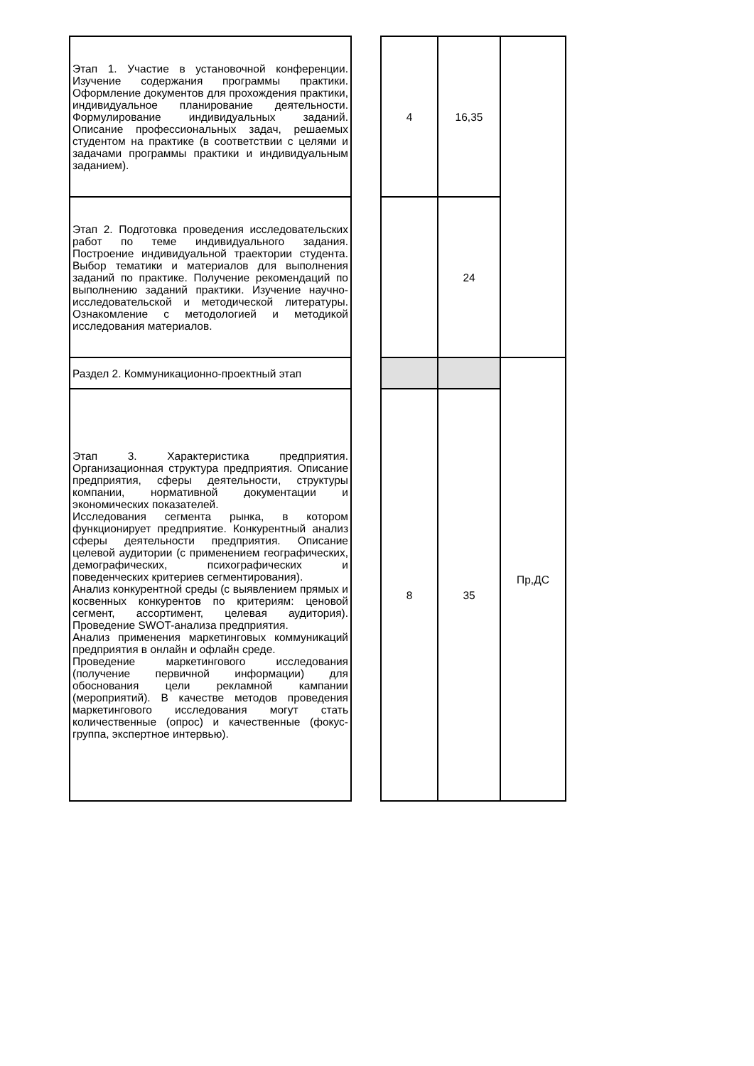| Этап 1. Участие в установочной конференции. Изучение содержания программы практики. Оформление документов для прохождения практики, индивидуальное планирование деятельности. Формулирование индивидуальных заданий. Описание профессиональных задач, решаемых студентом на практике (в соответствии с целями и задачами программы практики и индивидуальным заданием). | | 4 | 16,35 | |
| Этап 2. Подготовка проведения исследовательских работ по теме индивидуального задания. Построение индивидуальной траектории студента. Выбор тематики и материалов для выполнения заданий по практике. Получение рекомендаций по выполнению заданий практики. Изучение научно-исследовательской и методической литературы. Ознакомление с методологией и методикой исследования материалов. | | | 24 | |
| Раздел 2. Коммуникационно-проектный этап | | | | Пр,ДС |
| Этап 3. Характеристика предприятия. Организационная структура предприятия. Описание предприятия, сферы деятельности, структуры компании, нормативной документации и экономических показателей. Исследования сегмента рынка, в котором функционирует предприятие. Конкурентный анализ сферы деятельности предприятия. Описание целевой аудитории (с применением географических, демографических, психографических и поведенческих критериев сегментирования). Анализ конкурентной среды (с выявлением прямых и косвенных конкурентов по критериям: ценовой сегмент, ассортимент, целевая аудитория). Проведение SWOT-анализа предприятия. Анализ применения маркетинговых коммуникаций предприятия в онлайн и офлайн среде. Проведение маркетингового исследования (получение первичной информации) для обоснования цели рекламной кампании (мероприятий). В качестве методов проведения маркетингового исследования могут стать количественные (опрос) и качественные (фокус-группа, экспертное интервью). | | 8 | 35 | |